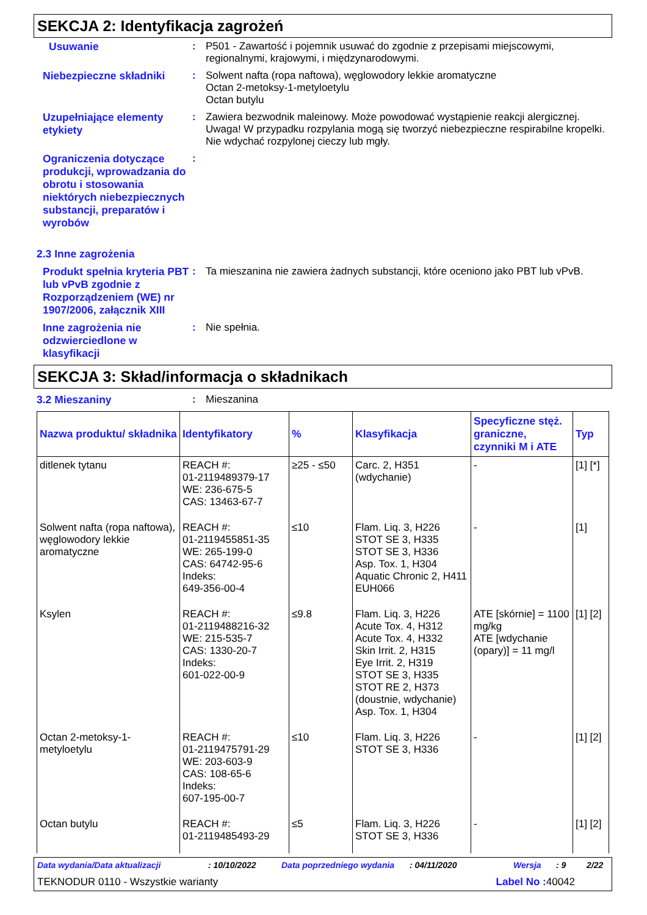SEKCJA 2: Identyfikacja zagrożeń
Usuwanie
:
P501 - Zawartość i pojemnik usuwać do zgodnie z przepisami miejscowymi, regionalnymi, krajowymi, i międzynarodowymi.
Niebezpieczne składniki
:
Solwent nafta (ropa naftowa), węglowodory lekkie aromatyczne
Octan 2-metoksy-1-metyloetylu
Octan butylu
Uzupełniające elementy etykiety
:
Zawiera bezwodnik maleinowy. Może powodować wystąpienie reakcji alergicznej. Uwaga! W przypadku rozpylania mogą się tworzyć niebezpieczne respirabilne kropelki. Nie wdychać rozpylonej cieczy lub mgły.
Ograniczenia dotyczące produkcji, wprowadzania do obrotu i stosowania niektórych niebezpiecznych substancji, preparatów i wyrobów
:
2.3 Inne zagrożenia
Produkt spełnia kryteria PBT lub vPvB zgodnie z Rozporządzeniem (WE) nr 1907/2006, załącznik XIII
:
Ta mieszanina nie zawiera żadnych substancji, które oceniono jako PBT lub vPvB.
Inne zagrożenia nie odzwierciedlone w klasyfikacji
:
Nie spełnia.
SEKCJA 3: Skład/informacja o składnikach
3.2 Mieszaniny
:
Mieszanina
| Nazwa produktu/ składnika | Identyfikatory | % | Klasyfikacja | Specyficzne stęż. graniczne, czynniki M i ATE | Typ |
| --- | --- | --- | --- | --- | --- |
| ditlenek tytanu | REACH #: 01-2119489379-17 WE: 236-675-5 CAS: 13463-67-7 | ≥25 - ≤50 | Carc. 2, H351 (wdychanie) | - | [1] [*] |
| Solwent nafta (ropa naftowa), węglowodory lekkie aromatyczne | REACH #: 01-2119455851-35 WE: 265-199-0 CAS: 64742-95-6 Indeks: 649-356-00-4 | ≤10 | Flam. Liq. 3, H226 STOT SE 3, H335 STOT SE 3, H336 Asp. Tox. 1, H304 Aquatic Chronic 2, H411 EUH066 | - | [1] |
| Ksylen | REACH #: 01-2119488216-32 WE: 215-535-7 CAS: 1330-20-7 Indeks: 601-022-00-9 | ≤9.8 | Flam. Liq. 3, H226 Acute Tox. 4, H312 Acute Tox. 4, H332 Skin Irrit. 2, H315 Eye Irrit. 2, H319 STOT SE 3, H335 STOT RE 2, H373 (doustnie, wdychanie) Asp. Tox. 1, H304 | ATE [skórnie] = 1100 mg/kg ATE [wdychanie (opary)] = 11 mg/l | [1] [2] |
| Octan 2-metoksy-1-metyloetylu | REACH #: 01-2119475791-29 WE: 203-603-9 CAS: 108-65-6 Indeks: 607-195-00-7 | ≤10 | Flam. Liq. 3, H226 STOT SE 3, H336 | - | [1] [2] |
| Octan butylu | REACH #: 01-2119485493-29 | ≤5 | Flam. Liq. 3, H226 STOT SE 3, H336 | - | [1] [2] |
Data wydania/Data aktualizacji: 10/10/2022 Data poprzedniego wydania: 04/11/2020 Wersja: 9 2/22
TEKNODUR 0110 - Wszystkie warianty Label No : 40042